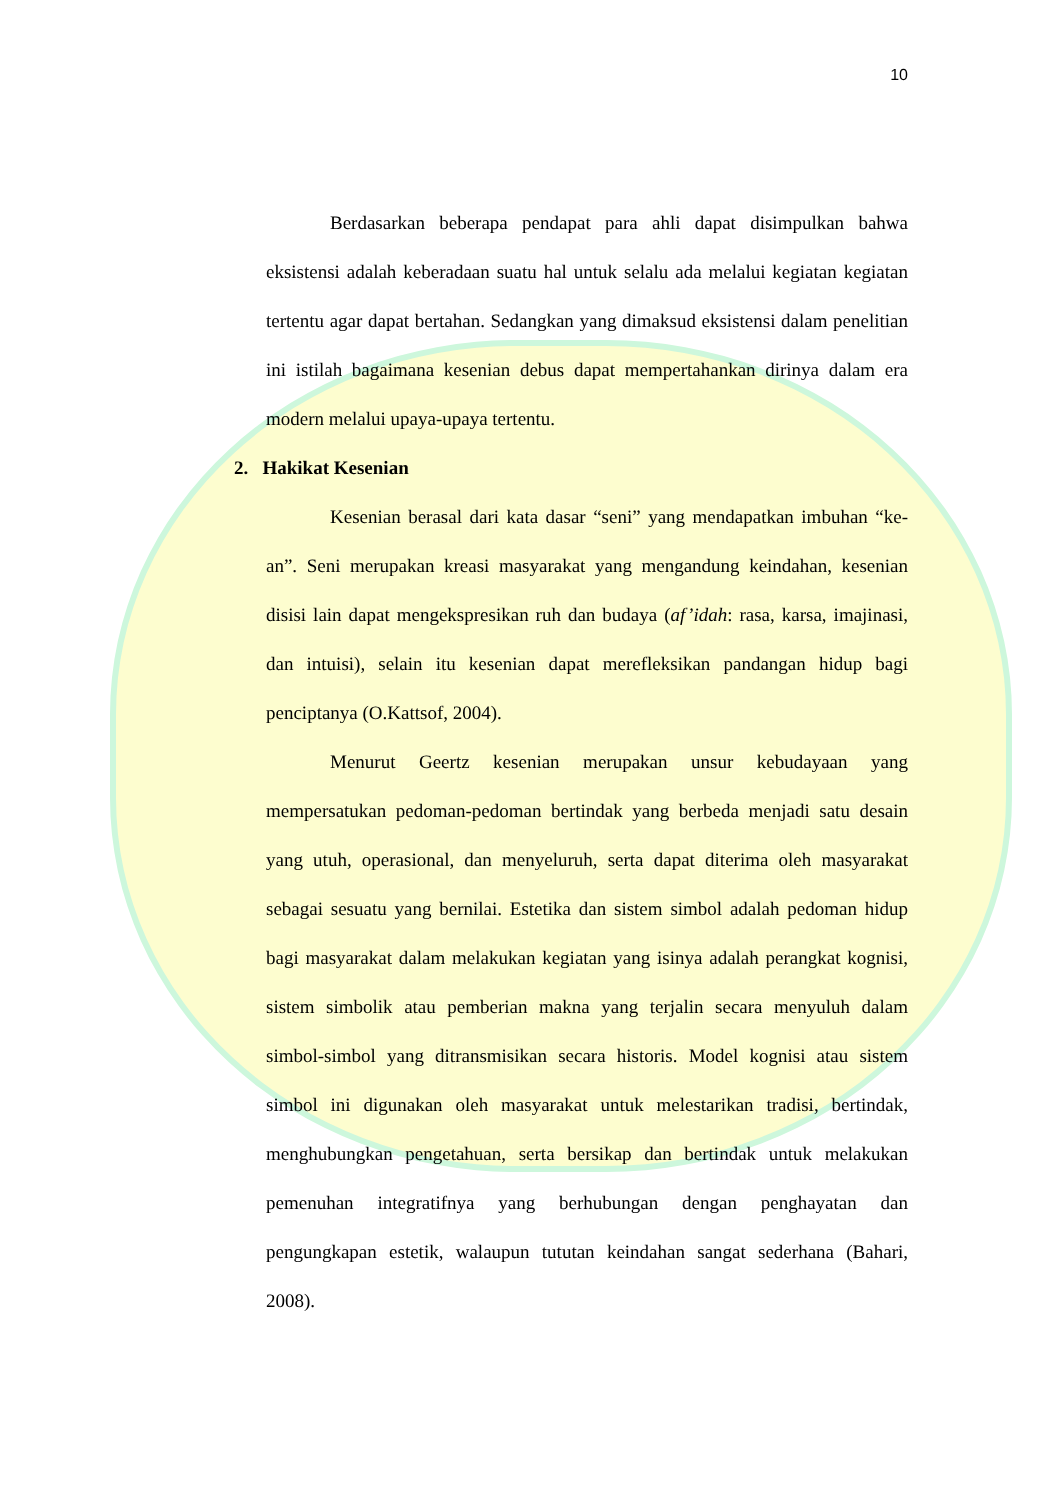10
Berdasarkan beberapa pendapat para ahli dapat disimpulkan bahwa eksistensi adalah keberadaan suatu hal untuk selalu ada melalui kegiatan kegiatan tertentu agar dapat bertahan. Sedangkan yang dimaksud eksistensi dalam penelitian ini istilah bagaimana kesenian debus dapat mempertahankan dirinya dalam era modern melalui upaya-upaya tertentu.
2. Hakikat Kesenian
Kesenian berasal dari kata dasar “seni” yang mendapatkan imbuhan “ke-an”. Seni merupakan kreasi masyarakat yang mengandung keindahan, kesenian disisi lain dapat mengekspresikan ruh dan budaya (af’idah: rasa, karsa, imajinasi, dan intuisi), selain itu kesenian dapat merefleksikan pandangan hidup bagi penciptanya (O.Kattsof, 2004).
Menurut Geertz kesenian merupakan unsur kebudayaan yang mempersatukan pedoman-pedoman bertindak yang berbeda menjadi satu desain yang utuh, operasional, dan menyeluruh, serta dapat diterima oleh masyarakat sebagai sesuatu yang bernilai. Estetika dan sistem simbol adalah pedoman hidup bagi masyarakat dalam melakukan kegiatan yang isinya adalah perangkat kognisi, sistem simbolik atau pemberian makna yang terjalin secara menyuluh dalam simbol-simbol yang ditransmisikan secara historis. Model kognisi atau sistem simbol ini digunakan oleh masyarakat untuk melestarikan tradisi, bertindak, menghubungkan pengetahuan, serta bersikap dan bertindak untuk melakukan pemenuhan integratifnya yang berhubungan dengan penghayatan dan pengungkapan estetik, walaupun tututan keindahan sangat sederhana (Bahari, 2008).